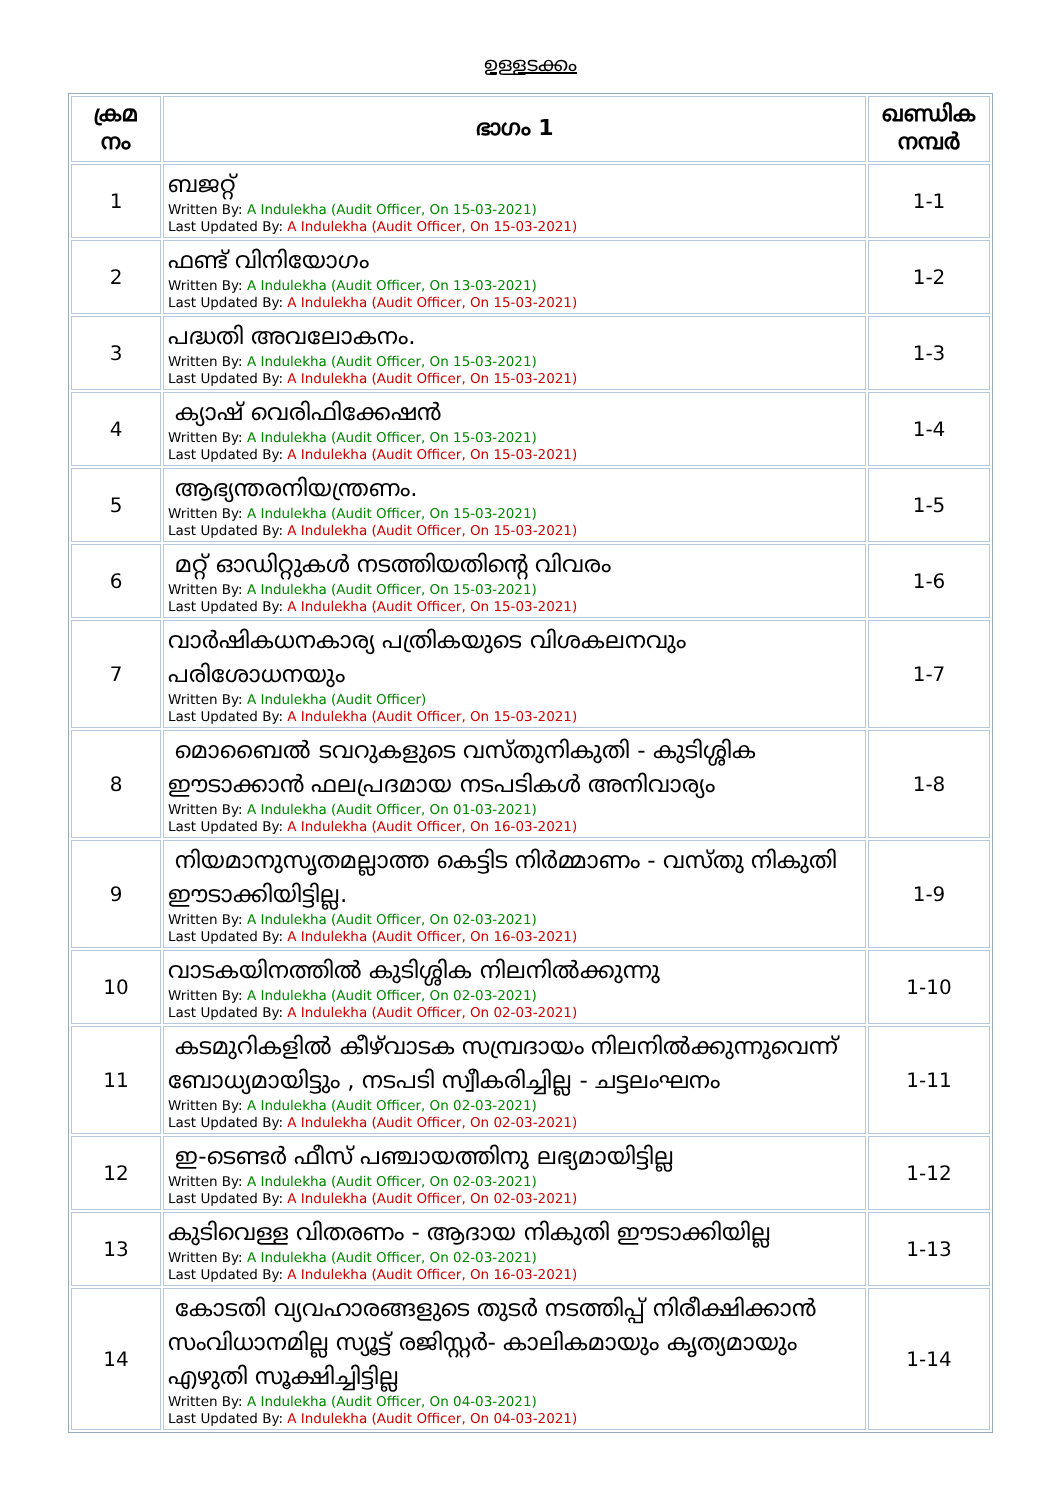ഉള്ളടക്കം
| ക്രമ നം | ഭാഗം 1 | ഖണ്ഡിക നമ്പർ |
| --- | --- | --- |
| 1 | ബജറ്റ് Written By: A Indulekha (Audit Officer, On 15-03-2021) Last Updated By: A Indulekha (Audit Officer, On 15-03-2021) | 1-1 |
| 2 | ഫണ്ട് വിനിയോഗം Written By: A Indulekha (Audit Officer, On 13-03-2021) Last Updated By: A Indulekha (Audit Officer, On 15-03-2021) | 1-2 |
| 3 | പദ്ധതി അവലോകനം. Written By: A Indulekha (Audit Officer, On 15-03-2021) Last Updated By: A Indulekha (Audit Officer, On 15-03-2021) | 1-3 |
| 4 | ക്യാഷ് വെരിഫിക്കേഷൻ Written By: A Indulekha (Audit Officer, On 15-03-2021) Last Updated By: A Indulekha (Audit Officer, On 15-03-2021) | 1-4 |
| 5 | ആഭ്യന്തരനിയന്ത്രണം. Written By: A Indulekha (Audit Officer, On 15-03-2021) Last Updated By: A Indulekha (Audit Officer, On 15-03-2021) | 1-5 |
| 6 | മറ്റ് ഓഡിറ്റുകൾ നടത്തിയതിന്റെ വിവരം Written By: A Indulekha (Audit Officer, On 15-03-2021) Last Updated By: A Indulekha (Audit Officer, On 15-03-2021) | 1-6 |
| 7 | വാർഷികധനകാര്യ പത്രികയുടെ വിശകലനവും പരിശോധനയും Written By: A Indulekha (Audit Officer) Last Updated By: A Indulekha (Audit Officer, On 15-03-2021) | 1-7 |
| 8 | മൊബൈൽ ടവറുകളുടെ വസ്തുനികുതി - കുടിശ്ശിക ഈടാക്കാൻ ഫലപ്രദമായ നടപടികൾ അനിവാര്യം Written By: A Indulekha (Audit Officer, On 01-03-2021) Last Updated By: A Indulekha (Audit Officer, On 16-03-2021) | 1-8 |
| 9 | നിയമാനുസൃതമല്ലാത്ത കെട്ടിട നിർമ്മാണം - വസ്തു നികുതി ഈടാക്കിയിട്ടില്ല. Written By: A Indulekha (Audit Officer, On 02-03-2021) Last Updated By: A Indulekha (Audit Officer, On 16-03-2021) | 1-9 |
| 10 | വാടകയിനത്തിൽ കുടിശ്ശിക നിലനിൽക്കുന്നു Written By: A Indulekha (Audit Officer, On 02-03-2021) Last Updated By: A Indulekha (Audit Officer, On 02-03-2021) | 1-10 |
| 11 | കടമുറികളിൽ കീഴ്‌വാടക സമ്പ്രദായം നിലനിൽക്കുന്നുവെന്ന് ബോധ്യമായിട്ടും , നടപടി സ്വീകരിച്ചില്ല - ചട്ടലംഘനം Written By: A Indulekha (Audit Officer, On 02-03-2021) Last Updated By: A Indulekha (Audit Officer, On 02-03-2021) | 1-11 |
| 12 | ഇ-ടെണ്ടർ ഫീസ് പഞ്ചായത്തിനു ലഭ്യമായിട്ടില്ല Written By: A Indulekha (Audit Officer, On 02-03-2021) Last Updated By: A Indulekha (Audit Officer, On 02-03-2021) | 1-12 |
| 13 | കുടിവെള്ള വിതരണം - ആദായ നികുതി ഈടാക്കിയില്ല Written By: A Indulekha (Audit Officer, On 02-03-2021) Last Updated By: A Indulekha (Audit Officer, On 16-03-2021) | 1-13 |
| 14 | കോടതി വ്യവഹാരങ്ങളുടെ തുടർ നടത്തിപ്പ് നിരീക്ഷിക്കാൻ സംവിധാനമില്ല സ്യൂട്ട് രജിസ്റ്റർ- കാലികമായും കൃത്യമായും എഴുതി സൂക്ഷിച്ചിട്ടില്ല Written By: A Indulekha (Audit Officer, On 04-03-2021) Last Updated By: A Indulekha (Audit Officer, On 04-03-2021) | 1-14 |